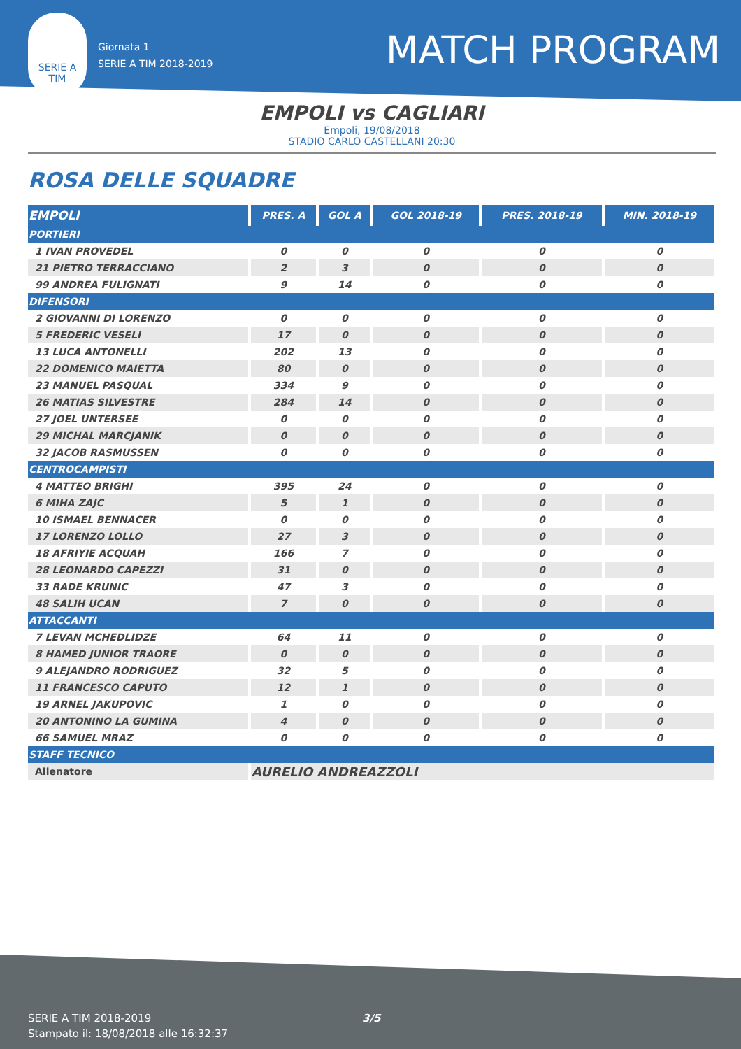SERIE A
TIM
Giornata 1
SERIE A TIM 2018-2019
MATCH PROGRAM
EMPOLI vs CAGLIARI
Empoli, 19/08/2018
STADIO CARLO CASTELLANI 20:30
ROSA DELLE SQUADRE
| EMPOLI | PRES. A | GOL A | GOL 2018-19 | PRES. 2018-19 | MIN. 2018-19 |
| --- | --- | --- | --- | --- | --- |
| PORTIERI | | | | | |
| 1 IVAN PROVEDEL | 0 | 0 | 0 | 0 | 0 |
| 21 PIETRO TERRACCIANO | 2 | 3 | 0 | 0 | 0 |
| 99 ANDREA FULIGNATI | 9 | 14 | 0 | 0 | 0 |
| DIFENSORI | | | | | |
| 2 GIOVANNI DI LORENZO | 0 | 0 | 0 | 0 | 0 |
| 5 FREDERIC VESELI | 17 | 0 | 0 | 0 | 0 |
| 13 LUCA ANTONELLI | 202 | 13 | 0 | 0 | 0 |
| 22 DOMENICO MAIETTA | 80 | 0 | 0 | 0 | 0 |
| 23 MANUEL PASQUAL | 334 | 9 | 0 | 0 | 0 |
| 26 MATIAS SILVESTRE | 284 | 14 | 0 | 0 | 0 |
| 27 JOEL UNTERSEE | 0 | 0 | 0 | 0 | 0 |
| 29 MICHAL MARCJANIK | 0 | 0 | 0 | 0 | 0 |
| 32 JACOB RASMUSSEN | 0 | 0 | 0 | 0 | 0 |
| CENTROCAMPISTI | | | | | |
| 4 MATTEO BRIGHI | 395 | 24 | 0 | 0 | 0 |
| 6 MIHA ZAJC | 5 | 1 | 0 | 0 | 0 |
| 10 ISMAEL BENNACER | 0 | 0 | 0 | 0 | 0 |
| 17 LORENZO LOLLO | 27 | 3 | 0 | 0 | 0 |
| 18 AFRIYIE ACQUAH | 166 | 7 | 0 | 0 | 0 |
| 28 LEONARDO CAPEZZI | 31 | 0 | 0 | 0 | 0 |
| 33 RADE KRUNIC | 47 | 3 | 0 | 0 | 0 |
| 48 SALIH UCAN | 7 | 0 | 0 | 0 | 0 |
| ATTACCANTI | | | | | |
| 7 LEVAN MCHEDLIDZE | 64 | 11 | 0 | 0 | 0 |
| 8 HAMED JUNIOR TRAORE | 0 | 0 | 0 | 0 | 0 |
| 9 ALEJANDRO RODRIGUEZ | 32 | 5 | 0 | 0 | 0 |
| 11 FRANCESCO CAPUTO | 12 | 1 | 0 | 0 | 0 |
| 19 ARNEL JAKUPOVIC | 1 | 0 | 0 | 0 | 0 |
| 20 ANTONINO LA GUMINA | 4 | 0 | 0 | 0 | 0 |
| 66 SAMUEL MRAZ | 0 | 0 | 0 | 0 | 0 |
| STAFF TECNICO | | | | | |
| Allenatore | AURELIO ANDREAZZOLI | | | | |
SERIE A TIM 2018-2019
Stampato il: 18/08/2018 alle 16:32:37
3/5